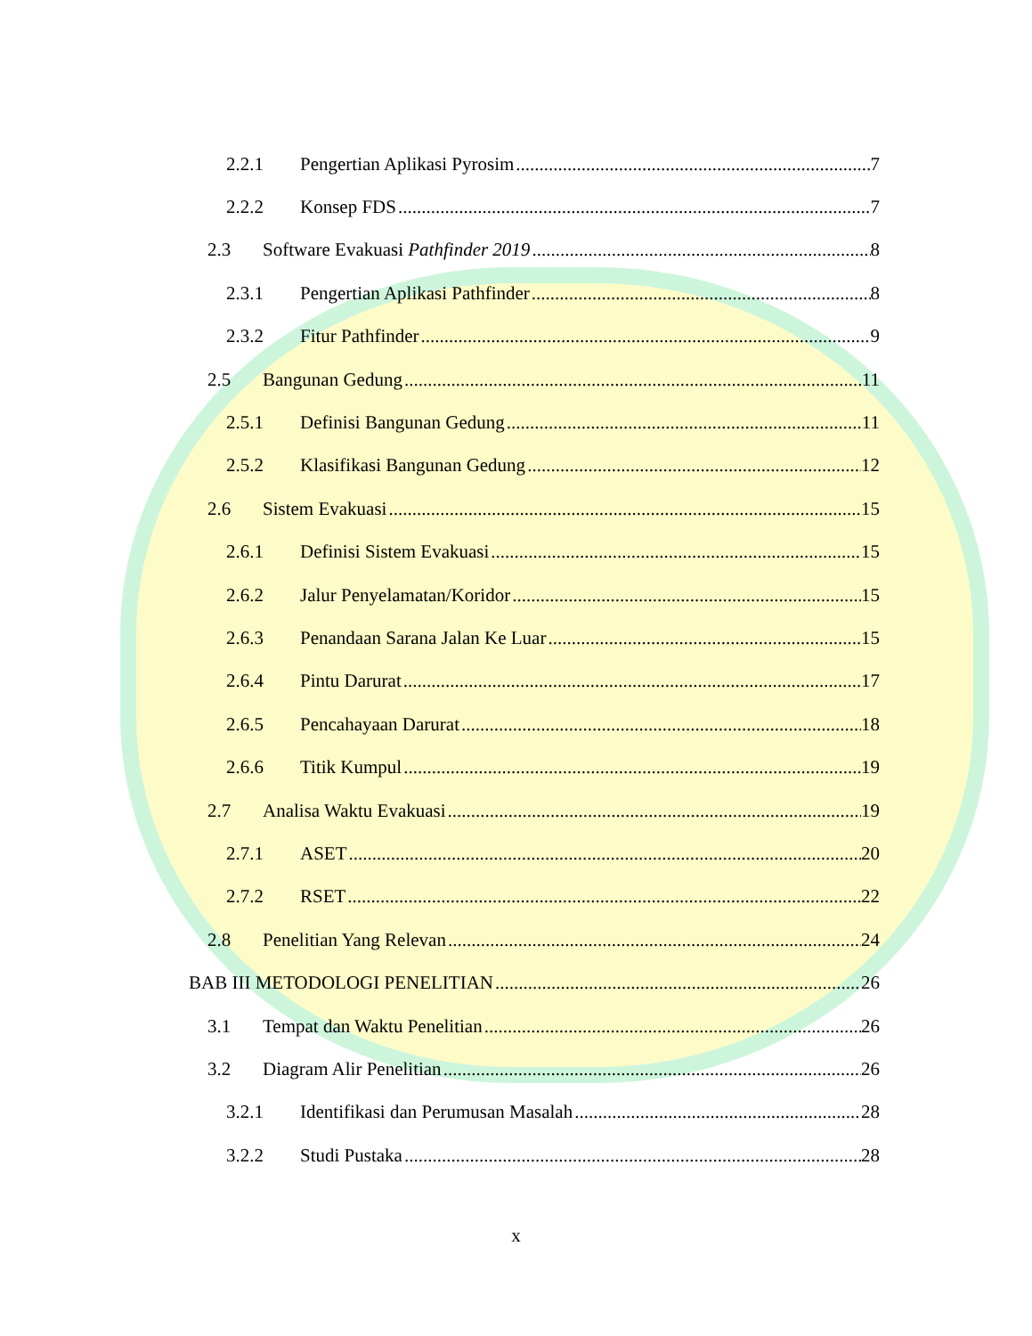2.2.1 Pengertian Aplikasi Pyrosim 7
2.2.2 Konsep FDS 7
2.3 Software Evakuasi Pathfinder 2019 8
2.3.1 Pengertian Aplikasi Pathfinder 8
2.3.2 Fitur Pathfinder 9
2.5 Bangunan Gedung 11
2.5.1 Definisi Bangunan Gedung 11
2.5.2 Klasifikasi Bangunan Gedung 12
2.6 Sistem Evakuasi 15
2.6.1 Definisi Sistem Evakuasi 15
2.6.2 Jalur Penyelamatan/Koridor 15
2.6.3 Penandaan Sarana Jalan Ke Luar 15
2.6.4 Pintu Darurat 17
2.6.5 Pencahayaan Darurat 18
2.6.6 Titik Kumpul 19
2.7 Analisa Waktu Evakuasi 19
2.7.1 ASET 20
2.7.2 RSET 22
2.8 Penelitian Yang Relevan 24
BAB III METODOLOGI PENELITIAN 26
3.1 Tempat dan Waktu Penelitian 26
3.2 Diagram Alir Penelitian 26
3.2.1 Identifikasi dan Perumusan Masalah 28
3.2.2 Studi Pustaka 28
x